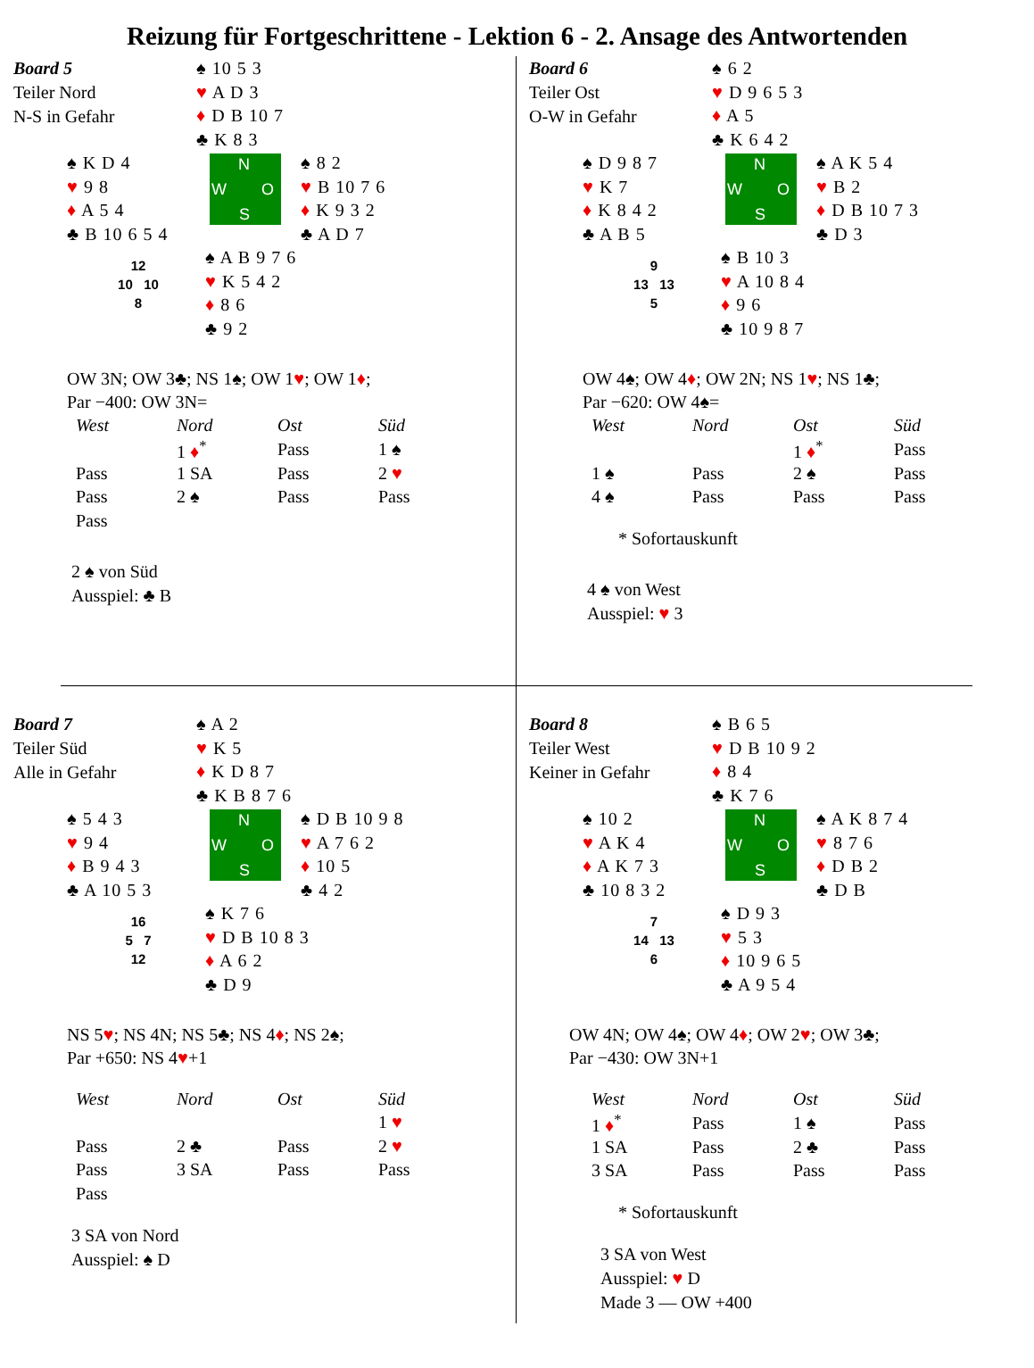Reizung für Fortgeschrittene - Lektion 6 - 2. Ansage des Antwortenden
Board 5
Teiler Nord
N-S in Gefahr
♠ 10 5 3
♥ A D 3
♦ D B 10 7
♣ K 8 3
♠ K D 4
♥ 9 8
♦ A 5 4
♣ B 10 6 5 4
N
W O
S
♠ 8 2
♥ B 10 7 6
♦ K 9 3 2
♣ A D 7
12
10 10
8
♠ A B 9 7 6
♥ K 5 4 2
♦ 8 6
♣ 9 2
OW 3N; OW 3♣; NS 1♠; OW 1♥; OW 1♦;
Par −400: OW 3N=
| West | Nord | Ost | Süd |
| --- | --- | --- | --- |
| | 1 ♦<sup>*</sup> | Pass | 1 ♠ |
| Pass | 1 SA | Pass | 2 ♥ |
| Pass | 2 ♠ | Pass | Pass |
| Pass | | | |
2 ♠ von Süd
Ausspiel: ♣ B
Board 6
Teiler Ost
O-W in Gefahr
♠ 6 2
♥ D 9 6 5 3
♦ A 5
♣ K 6 4 2
♠ D 9 8 7
♥ K 7
♦ K 8 4 2
♣ A B 5
N
W O
S
♠ A K 5 4
♥ B 2
♦ D B 10 7 3
♣ D 3
9
13 13
5
♠ B 10 3
♥ A 10 8 4
♦ 9 6
♣ 10 9 8 7
OW 4♠; OW 4♦; OW 2N; NS 1♥; NS 1♣;
Par −620: OW 4♠=
| West | Nord | Ost | Süd |
| --- | --- | --- | --- |
| | | 1 ♦<sup>*</sup> | Pass |
| 1 ♠ | Pass | 2 ♠ | Pass |
| 4 ♠ | Pass | Pass | Pass |
* Sofortauskunft
4 ♠ von West
Ausspiel: ♥ 3
Board 7
Teiler Süd
Alle in Gefahr
♠ A 2
♥ K 5
♦ K D 8 7
♣ K B 8 7 6
♠ 5 4 3
♥ 9 4
♦ B 9 4 3
♣ A 10 5 3
N
W O
S
♠ D B 10 9 8
♥ A 7 6 2
♦ 10 5
♣ 4 2
16
5 7
12
♠ K 7 6
♥ D B 10 8 3
♦ A 6 2
♣ D 9
NS 5♥; NS 4N; NS 5♣; NS 4♦; NS 2♠;
Par +650: NS 4♥+1
| West | Nord | Ost | Süd |
| --- | --- | --- | --- |
| | | | 1 ♥ |
| Pass | 2 ♣ | Pass | 2 ♥ |
| Pass | 3 SA | Pass | Pass |
| Pass | | | |
3 SA von Nord
Ausspiel: ♠ D
Board 8
Teiler West
Keiner in Gefahr
♠ B 6 5
♥ D B 10 9 2
♦ 8 4
♣ K 7 6
♠ 10 2
♥ A K 4
♦ A K 7 3
♣ 10 8 3 2
N
W O
S
♠ A K 8 7 4
♥ 8 7 6
♦ D B 2
♣ D B
7
14 13
6
♠ D 9 3
♥ 5 3
♦ 10 9 6 5
♣ A 9 5 4
OW 4N; OW 4♠; OW 4♦; OW 2♥; OW 3♣;
Par −430: OW 3N+1
| West | Nord | Ost | Süd |
| --- | --- | --- | --- |
| 1 ♦<sup>*</sup> | Pass | 1 ♠ | Pass |
| 1 SA | Pass | 2 ♣ | Pass |
| 3 SA | Pass | Pass | Pass |
* Sofortauskunft
3 SA von West
Ausspiel: ♥ D
Made 3 — OW +400